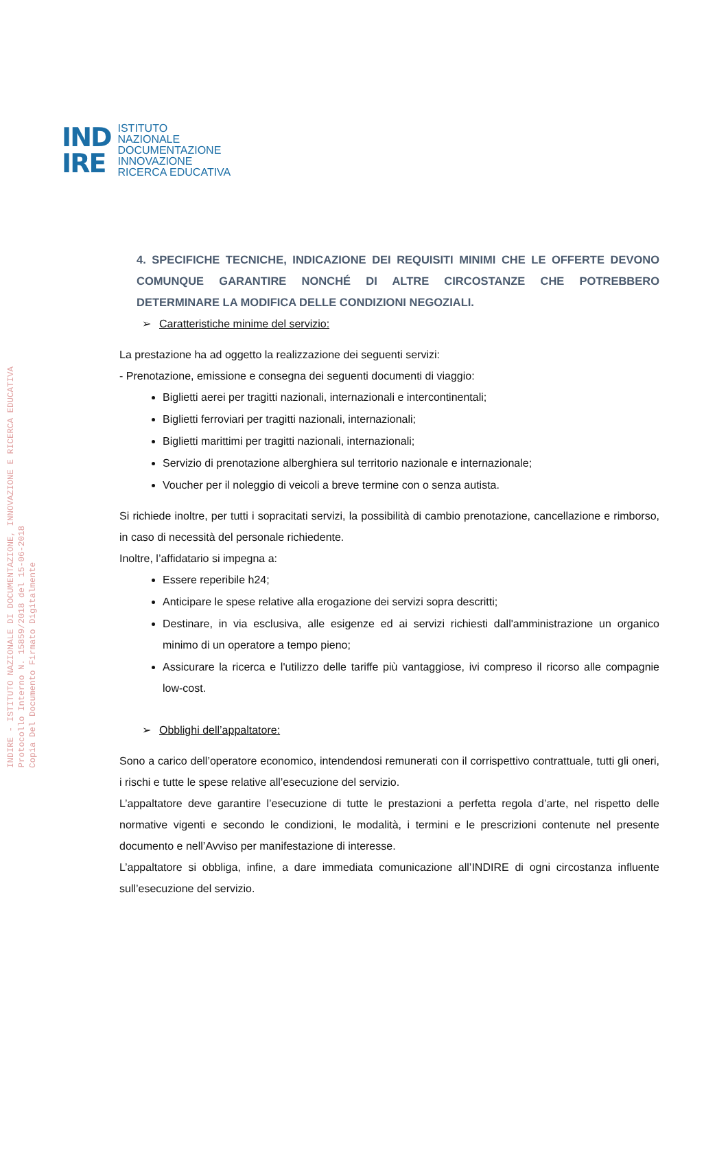IND
IRE
ISTITUTO
NAZIONALE
DOCUMENTAZIONE
INNOVAZIONE
RICERCA EDUCATIVA
INDIRE - ISTITUTO NAZIONALE DI DOCUMENTAZIONE, INNOVAZIONE E RICERCA EDUCATIVA
Protocollo Interno N. 15859/2018 del 15-06-2018
Copia Del Documento Firmato Digitalmente
4. SPECIFICHE TECNICHE, INDICAZIONE DEI REQUISITI MINIMI CHE LE OFFERTE DEVONO COMUNQUE GARANTIRE NONCHÉ DI ALTRE CIRCOSTANZE CHE POTREBBERO DETERMINARE LA MODIFICA DELLE CONDIZIONI NEGOZIALI.
➢ Caratteristiche minime del servizio:
La prestazione ha ad oggetto la realizzazione dei seguenti servizi:
- Prenotazione, emissione e consegna dei seguenti documenti di viaggio:
Biglietti aerei per tragitti nazionali, internazionali e intercontinentali;
Biglietti ferroviari per tragitti nazionali, internazionali;
Biglietti marittimi per tragitti nazionali, internazionali;
Servizio di prenotazione alberghiera sul territorio nazionale e internazionale;
Voucher per il noleggio di veicoli a breve termine con o senza autista.
Si richiede inoltre, per tutti i sopracitati servizi, la possibilità di cambio prenotazione, cancellazione e rimborso, in caso di necessità del personale richiedente.
Inoltre, l’affidatario si impegna a:
Essere reperibile h24;
Anticipare le spese relative alla erogazione dei servizi sopra descritti;
Destinare, in via esclusiva, alle esigenze ed ai servizi richiesti dall'amministrazione un organico minimo di un operatore a tempo pieno;
Assicurare la ricerca e l'utilizzo delle tariffe più vantaggiose, ivi compreso il ricorso alle compagnie low-cost.
➢ Obblighi dell’appaltatore:
Sono a carico dell’operatore economico, intendendosi remunerati con il corrispettivo contrattuale, tutti gli oneri, i rischi e tutte le spese relative all’esecuzione del servizio.
L’appaltatore deve garantire l’esecuzione di tutte le prestazioni a perfetta regola d’arte, nel rispetto delle normative vigenti e secondo le condizioni, le modalità, i termini e le prescrizioni contenute nel presente documento e nell’Avviso per manifestazione di interesse.
L’appaltatore si obbliga, infine, a dare immediata comunicazione all’INDIRE di ogni circostanza influente sull’esecuzione del servizio.